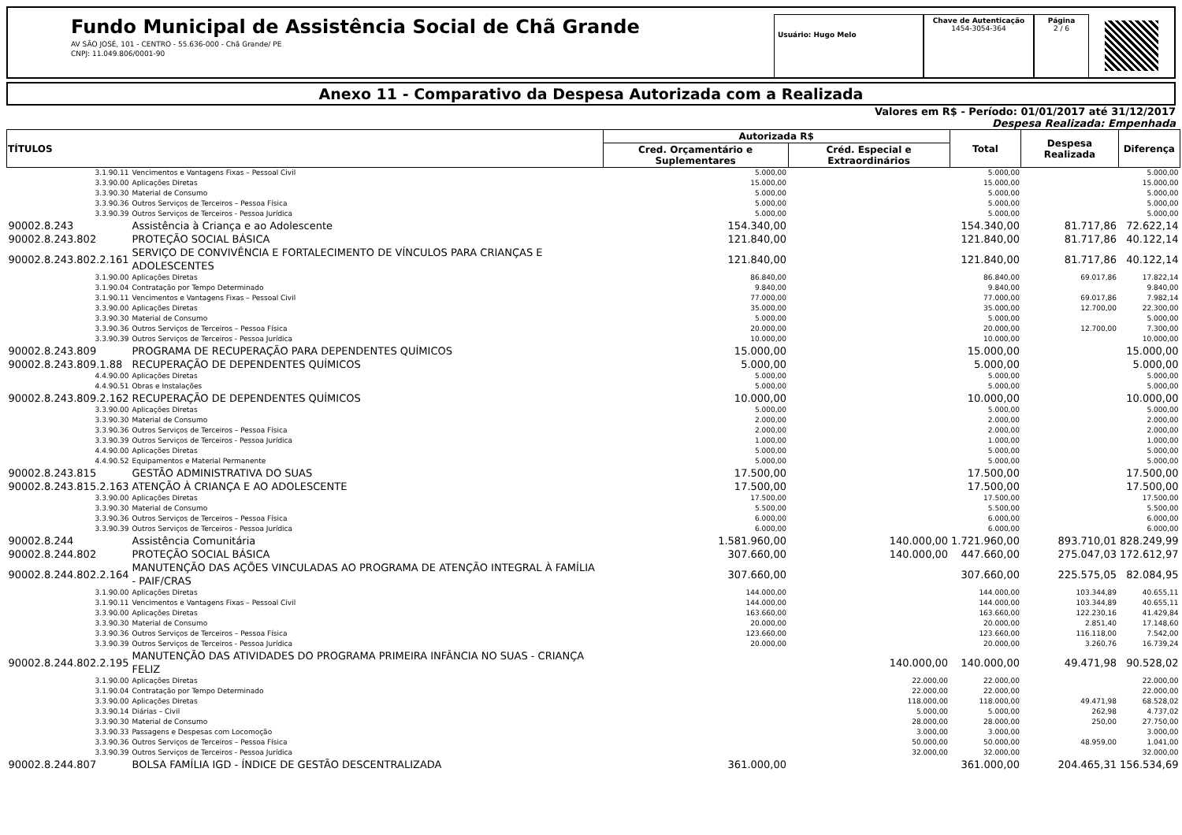Fundo Municipal de Assistência Social de Chã Grande
AV SÃO JOSÉ, 101 - CENTRO - 55.636-000 - Chã Grande/ PE
CNPJ: 11.049.806/0001-90
Usuário: Hugo Melo
Chave de Autenticação
1454-3054-364
Página
2 / 6
Anexo 11 - Comparativo da Despesa Autorizada com a Realizada
Valores em R$ - Período: 01/01/2017 até 31/12/2017
Despesa Realizada: Empenhada
| TÍTULOS | | Autorizada R$ | | Total | Despesa Realizada | Diferença |
| --- | --- | --- | --- | --- | --- | --- |
| | | Cred. Orçamentário e Suplementares | Créd. Especial e Extraordinários | | | |
| 3.1.90.11 | Vencimentos e Vantagens Fixas – Pessoal Civil | 5.000,00 | | 5.000,00 | | 5.000,00 |
| 3.3.90.00 | Aplicações Diretas | 15.000,00 | | 15.000,00 | | 15.000,00 |
| 3.3.90.30 | Material de Consumo | 5.000,00 | | 5.000,00 | | 5.000,00 |
| 3.3.90.36 | Outros Serviços de Terceiros – Pessoa Física | 5.000,00 | | 5.000,00 | | 5.000,00 |
| 3.3.90.39 | Outros Serviços de Terceiros - Pessoa Jurídica | 5.000,00 | | 5.000,00 | | 5.000,00 |
| 90002.8.243 | Assistência à Criança e ao Adolescente | 154.340,00 | | 154.340,00 | 81.717,86 | 72.622,14 |
| 90002.8.243.802 | PROTEÇÃO SOCIAL BÁSICA | 121.840,00 | | 121.840,00 | 81.717,86 | 40.122,14 |
| 90002.8.243.802.2.161 | SERVIÇO DE CONVIVÊNCIA E FORTALECIMENTO DE VÍNCULOS PARA CRIANÇAS E ADOLESCENTES | 121.840,00 | | 121.840,00 | 81.717,86 | 40.122,14 |
| 3.1.90.00 | Aplicações Diretas | 86.840,00 | | 86.840,00 | 69.017,86 | 17.822,14 |
| 3.1.90.04 | Contratação por Tempo Determinado | 9.840,00 | | 9.840,00 | | 9.840,00 |
| 3.1.90.11 | Vencimentos e Vantagens Fixas – Pessoal Civil | 77.000,00 | | 77.000,00 | 69.017,86 | 7.982,14 |
| 3.3.90.00 | Aplicações Diretas | 35.000,00 | | 35.000,00 | 12.700,00 | 22.300,00 |
| 3.3.90.30 | Material de Consumo | 5.000,00 | | 5.000,00 | | 5.000,00 |
| 3.3.90.36 | Outros Serviços de Terceiros – Pessoa Física | 20.000,00 | | 20.000,00 | 12.700,00 | 7.300,00 |
| 3.3.90.39 | Outros Serviços de Terceiros - Pessoa Jurídica | 10.000,00 | | 10.000,00 | | 10.000,00 |
| 90002.8.243.809 | PROGRAMA DE RECUPERAÇÃO PARA DEPENDENTES QUÍMICOS | 15.000,00 | | 15.000,00 | | 15.000,00 |
| 90002.8.243.809.1.88 | RECUPERAÇÃO DE DEPENDENTES QUÍMICOS | 5.000,00 | | 5.000,00 | | 5.000,00 |
| 4.4.90.00 | Aplicações Diretas | 5.000,00 | | 5.000,00 | | 5.000,00 |
| 4.4.90.51 | Obras e Instalações | 5.000,00 | | 5.000,00 | | 5.000,00 |
| 90002.8.243.809.2.162 | RECUPERAÇÃO DE DEPENDENTES QUÍMICOS | 10.000,00 | | 10.000,00 | | 10.000,00 |
| 3.3.90.00 | Aplicações Diretas | 5.000,00 | | 5.000,00 | | 5.000,00 |
| 3.3.90.30 | Material de Consumo | 2.000,00 | | 2.000,00 | | 2.000,00 |
| 3.3.90.36 | Outros Serviços de Terceiros – Pessoa Física | 2.000,00 | | 2.000,00 | | 2.000,00 |
| 3.3.90.39 | Outros Serviços de Terceiros - Pessoa Jurídica | 1.000,00 | | 1.000,00 | | 1.000,00 |
| 4.4.90.00 | Aplicações Diretas | 5.000,00 | | 5.000,00 | | 5.000,00 |
| 4.4.90.52 | Equipamentos e Material Permanente | 5.000,00 | | 5.000,00 | | 5.000,00 |
| 90002.8.243.815 | GESTÃO ADMINISTRATIVA DO SUAS | 17.500,00 | | 17.500,00 | | 17.500,00 |
| 90002.8.243.815.2.163 | ATENÇÃO À CRIANÇA E AO ADOLESCENTE | 17.500,00 | | 17.500,00 | | 17.500,00 |
| 3.3.90.00 | Aplicações Diretas | 17.500,00 | | 17.500,00 | | 17.500,00 |
| 3.3.90.30 | Material de Consumo | 5.500,00 | | 5.500,00 | | 5.500,00 |
| 3.3.90.36 | Outros Serviços de Terceiros – Pessoa Física | 6.000,00 | | 6.000,00 | | 6.000,00 |
| 3.3.90.39 | Outros Serviços de Terceiros - Pessoa Jurídica | 6.000,00 | | 6.000,00 | | 6.000,00 |
| 90002.8.244 | Assistência Comunitária | 1.581.960,00 | 140.000,00 | 1.721.960,00 | 893.710,01 | 828.249,99 |
| 90002.8.244.802 | PROTEÇÃO SOCIAL BÁSICA | 307.660,00 | 140.000,00 | 447.660,00 | 275.047,03 | 172.612,97 |
| 90002.8.244.802.2.164 | MANUTENÇÃO DAS AÇÕES VINCULADAS AO PROGRAMA DE ATENÇÃO INTEGRAL À FAMÍLIA - PAIF/CRAS | 307.660,00 | | 307.660,00 | 225.575,05 | 82.084,95 |
| 3.1.90.00 | Aplicações Diretas | 144.000,00 | | 144.000,00 | 103.344,89 | 40.655,11 |
| 3.1.90.11 | Vencimentos e Vantagens Fixas – Pessoal Civil | 144.000,00 | | 144.000,00 | 103.344,89 | 40.655,11 |
| 3.3.90.00 | Aplicações Diretas | 163.660,00 | | 163.660,00 | 122.230,16 | 41.429,84 |
| 3.3.90.30 | Material de Consumo | 20.000,00 | | 20.000,00 | 2.851,40 | 17.148,60 |
| 3.3.90.36 | Outros Serviços de Terceiros – Pessoa Física | 123.660,00 | | 123.660,00 | 116.118,00 | 7.542,00 |
| 3.3.90.39 | Outros Serviços de Terceiros - Pessoa Jurídica | 20.000,00 | | 20.000,00 | 3.260,76 | 16.739,24 |
| 90002.8.244.802.2.195 | MANUTENÇÃO DAS ATIVIDADES DO PROGRAMA PRIMEIRA INFÂNCIA NO SUAS - CRIANÇA FELIZ | | 140.000,00 | 140.000,00 | 49.471,98 | 90.528,02 |
| 3.1.90.00 | Aplicações Diretas | | 22.000,00 | 22.000,00 | | 22.000,00 |
| 3.1.90.04 | Contratação por Tempo Determinado | | 22.000,00 | 22.000,00 | | 22.000,00 |
| 3.3.90.00 | Aplicações Diretas | | 118.000,00 | 118.000,00 | 49.471,98 | 68.528,02 |
| 3.3.90.14 | Diárias – Civil | | 5.000,00 | 5.000,00 | 262,98 | 4.737,02 |
| 3.3.90.30 | Material de Consumo | | 28.000,00 | 28.000,00 | 250,00 | 27.750,00 |
| 3.3.90.33 | Passagens e Despesas com Locomoção | | 3.000,00 | 3.000,00 | | 3.000,00 |
| 3.3.90.36 | Outros Serviços de Terceiros – Pessoa Física | | 50.000,00 | 50.000,00 | 48.959,00 | 1.041,00 |
| 3.3.90.39 | Outros Serviços de Terceiros - Pessoa Jurídica | | 32.000,00 | 32.000,00 | | 32.000,00 |
| 90002.8.244.807 | BOLSA FAMÍLIA IGD - ÍNDICE DE GESTÃO DESCENTRALIZADA | 361.000,00 | | 361.000,00 | 204.465,31 | 156.534,69 |